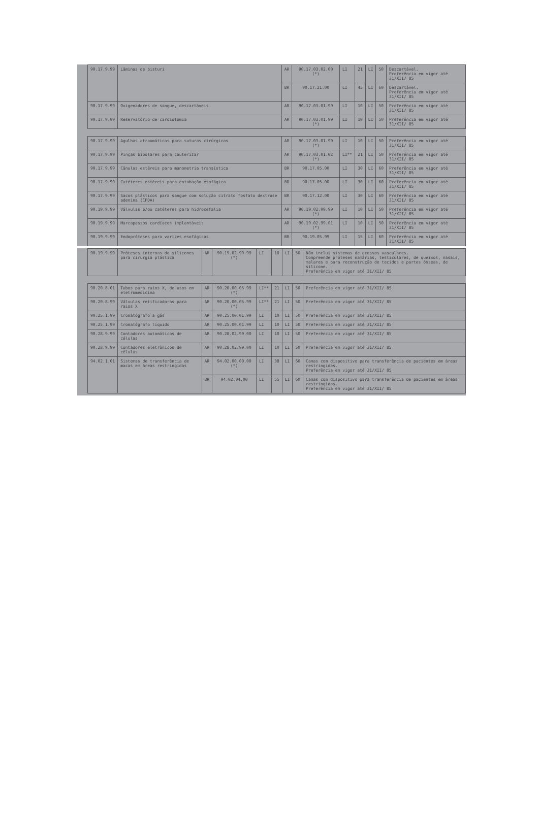| 90.17.9.99 | Lâminas de bisturi | AR | 90.17.03.02.00 (*) | LI | 21 | LI | 50 | Descartável. Preferência em vigor até 31/XII/ 85 |
| | | BR | 90.17.21.00 | LI | 45 | LI | 60 | Descartável. Preferência em vigor até 31/XII/ 85 |
| 90.17.9.99 | Oxigenadores de sangue, descartáveis | AR | 90.17.03.01.99 | LI | 10 | LI | 50 | Preferência em vigor até 31/XII/ 85 |
| 90.17.9.99 | Reservatório de cardiotomia | AR | 90.17.03.01.99 (*) | LI | 10 | LI | 50 | Preferência em vigor até 31/XII/ 85 |
| 90.17.9.99 | Agulhas atraumáticas para suturas cirúrgicas | AR | 90.17.03.01.99 (*) | LI | 10 | LI | 50 | Preferência em vigor até 31/XII/ 85 |
| 90.17.9.99 | Pinças bipolares para cauterizar | AR | 90.17.03.01.02 (*) | LI** | 21 | LI | 50 | Preferência em vigor até 31/XII/ 85 |
| 90.17.9.99 | Cânulas estéreis para manometria transística | BR | 90.17.05.00 | LI | 30 | LI | 60 | Preferência em vigor até 31/XII/ 85 |
| 90.17.9.99 | Catéteres estéreis para entubação esofágica | BR | 90.17.05.00 | LI | 30 | LI | 60 | Preferência em vigor até 31/XII/ 85 |
| 90.17.9.99 | Sacos plásticos para sangue com solução citrato fosfato dextrose adenina (CFDA) | BR | 90.17.12.00 | LI | 30 | LI | 60 | Preferência em vigor até 31/XII/ 85 |
| 90.19.9.99 | Válvulas e/ou catéteres para hidrocefalia | AR | 90.19.02.99.99 (*) | LI | 10 | LI | 50 | Preferência em vigor até 31/XII/ 85 |
| 90.19.9.99 | Marcapassos cardíacos implantáveis | AR | 90.19.02.99.01 (*) | LI | 10 | LI | 50 | Preferência em vigor até 31/XII/ 85 |
| 90.19.9.99 | Endopróteses para varizes esofágicas | BR | 90.19.05.99 | LI | 15 | LI | 60 | Preferência em vigor até 31/XII/ 85 |
| 90.19.9.99 | Próteses internas de silicones para cirurgia plástica | AR | 90.19.02.99.99 (*) | LI | 10 | LI | 50 | Não inclui sistemas de acessos vasculares. Compreende próteses mamárias, testiculares, de queixos, nasais, malares e para reconstrução de tecidos e partes ósseas, de silicone. Preferência em vigor até 31/XII/ 85 |
| 90.20.8.01 | Tubos para raios X, de usos em eletromedicina | AR | 90.20.00.05.99 (*) | LI** | 21 | LI | 50 | Preferência em vigor até 31/XII/ 85 |
| 90.20.8.99 | Válvulas retificadoras para raios X | AR | 90.20.00.05.99 (*) | LI** | 21 | LI | 50 | Preferência em vigor até 31/XII/ 85 |
| 90.25.1.99 | Cromatógrafo a gás | AR | 90.25.00.01.99 | LI | 10 | LI | 50 | Preferência em vigor até 31/XII/ 85 |
| 90.25.1.99 | Cromatógrafo líquido | AR | 90.25.00.01.99 | LI | 10 | LI | 50 | Preferência em vigor até 31/XII/ 85 |
| 90.28.9.99 | Contadores automáticos de células | AR | 90.28.02.99.00 | LI | 10 | LI | 50 | Preferência em vigor até 31/XII/ 85 |
| 90.28.9.99 | Contadores eletrônicos de células | AR | 90.28.02.99.00 | LI | 10 | LI | 50 | Preferência em vigor até 31/XII/ 85 |
| 94.02.1.01 | Sistemas de transferência de macas em áreas restringidas | AR | 94.02.00.00.00 (*) | LI | 38 | LI | 60 | Camas com dispositivo para transferência de pacientes em áreas restringidas. Preferência em vigor até 31/XII/ 85 |
| | | BR | 94.02.04.00 | LI | 55 | LI | 60 | Camas com dispositivo para transferência de pacientes em áreas restringidas. Preferência em vigor até 31/XII/ 85 |